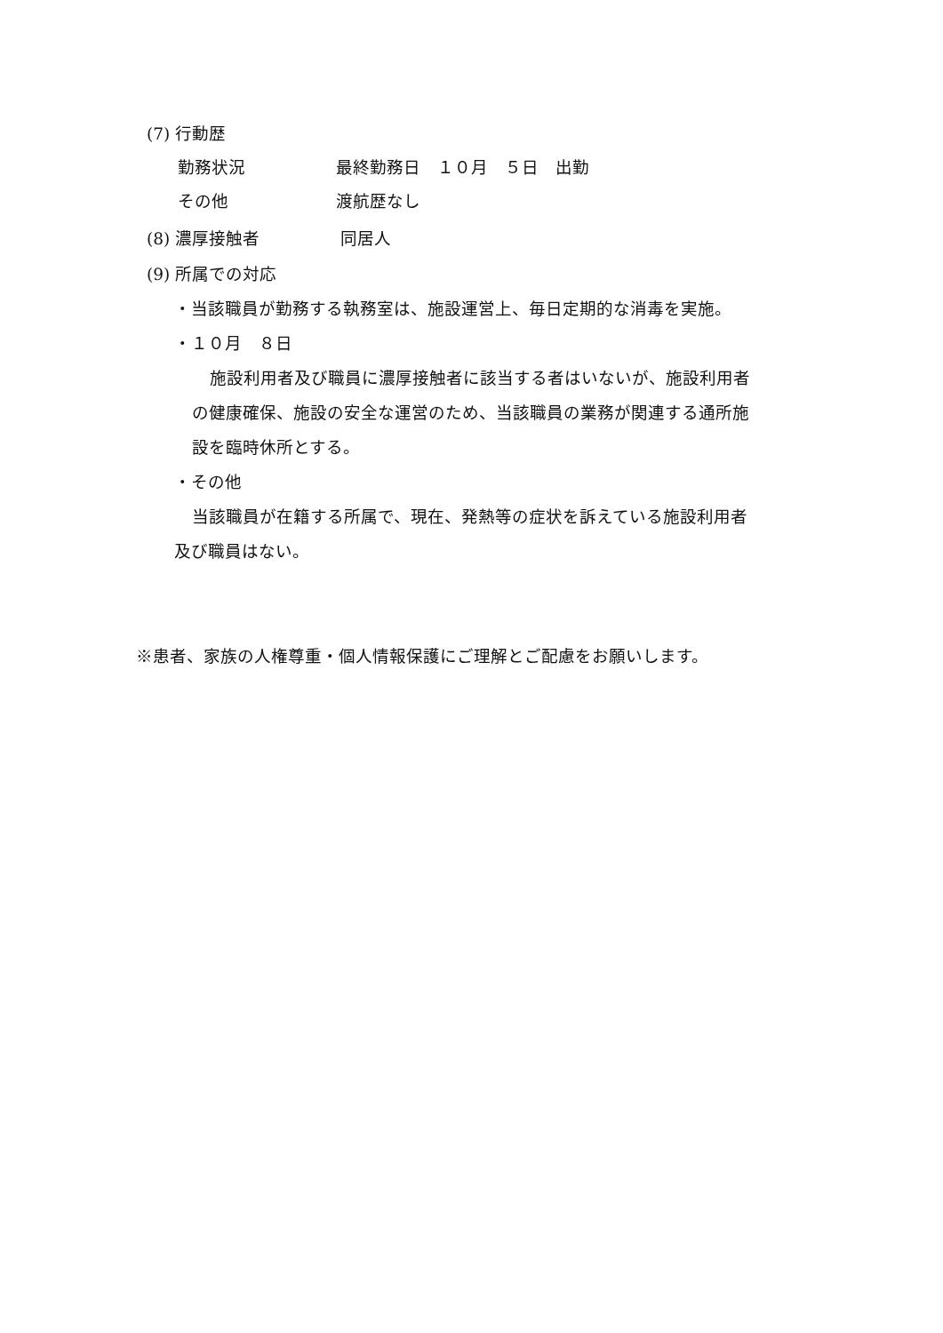(7) 行動歴
勤務状況 最終勤務日　１０月　５日　出勤
その他 渡航歴なし
(8) 濃厚接触者 同居人
(9) 所属での対応
・当該職員が勤務する執務室は、施設運営上、毎日定期的な消毒を実施。
・１０月　８日
施設利用者及び職員に濃厚接触者に該当する者はいないが、施設利用者
の健康確保、施設の安全な運営のため、当該職員の業務が関連する通所施
設を臨時休所とする。
・その他
当該職員が在籍する所属で、現在、発熱等の症状を訴えている施設利用者
及び職員はない。
※患者、家族の人権尊重・個人情報保護にご理解とご配慮をお願いします。